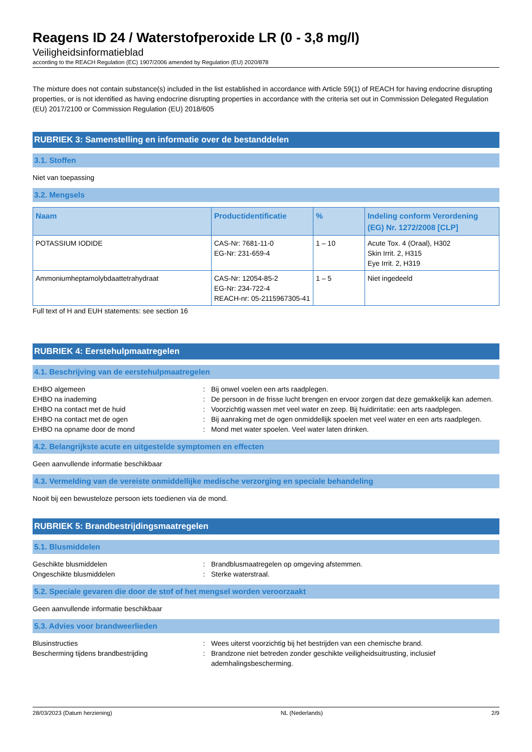Reagens ID 24 / Waterstofperoxide LR (0 - 3,8 mg/l)
Veiligheidsinformatieblad
according to the REACH Regulation (EC) 1907/2006 amended by Regulation (EU) 2020/878
The mixture does not contain substance(s) included in the list established in accordance with Article 59(1) of REACH for having endocrine disrupting properties, or is not identified as having endocrine disrupting properties in accordance with the criteria set out in Commission Delegated Regulation (EU) 2017/2100 or Commission Regulation (EU) 2018/605
RUBRIEK 3: Samenstelling en informatie over de bestanddelen
3.1. Stoffen
Niet van toepassing
3.2. Mengsels
| Naam | Productidentificatie | % | Indeling conform Verordening (EG) Nr. 1272/2008 [CLP] |
| --- | --- | --- | --- |
| POTASSIUM IODIDE | CAS-Nr: 7681-11-0 EG-Nr: 231-659-4 | 1 – 10 | Acute Tox. 4 (Oraal), H302 Skin Irrit. 2, H315 Eye Irrit. 2, H319 |
| Ammoniumheptamolybdaattetrahydraat | CAS-Nr: 12054-85-2 EG-Nr: 234-722-4 REACH-nr: 05-2115967305-41 | 1 – 5 | Niet ingedeeld |
Full text of H and EUH statements: see section 16
RUBRIEK 4: Eerstehulpmaatregelen
4.1. Beschrijving van de eerstehulpmaatregelen
EHBO algemeen
:
Bij onwel voelen een arts raadplegen.
EHBO na inademing
:
De persoon in de frisse lucht brengen en ervoor zorgen dat deze gemakkelijk kan ademen.
EHBO na contact met de huid
:
Voorzichtig wassen met veel water en zeep. Bij huidirritatie: een arts raadplegen.
EHBO na contact met de ogen
:
Bij aanraking met de ogen onmiddellijk spoelen met veel water en een arts raadplegen.
EHBO na opname door de mond
:
Mond met water spoelen. Veel water laten drinken.
4.2. Belangrijkste acute en uitgestelde symptomen en effecten
Geen aanvullende informatie beschikbaar
4.3. Vermelding van de vereiste onmiddellijke medische verzorging en speciale behandeling
Nooit bij een bewusteloze persoon iets toedienen via de mond.
RUBRIEK 5: Brandbestrijdingsmaatregelen
5.1. Blusmiddelen
Geschikte blusmiddelen
:
Brandblusmaatregelen op omgeving afstemmen.
Ongeschikte blusmiddelen
:
Sterke waterstraal.
5.2. Speciale gevaren die door de stof of het mengsel worden veroorzaakt
Geen aanvullende informatie beschikbaar
5.3. Advies voor brandweerlieden
Blusinstructies
:
Wees uiterst voorzichtig bij het bestrijden van een chemische brand.
Bescherming tijdens brandbestrijding
:
Brandzone niet betreden zonder geschikte veiligheidsuitrusting, inclusief ademhalingsbescherming.
28/03/2023 (Datum herziening) NL (Nederlands) 2/9